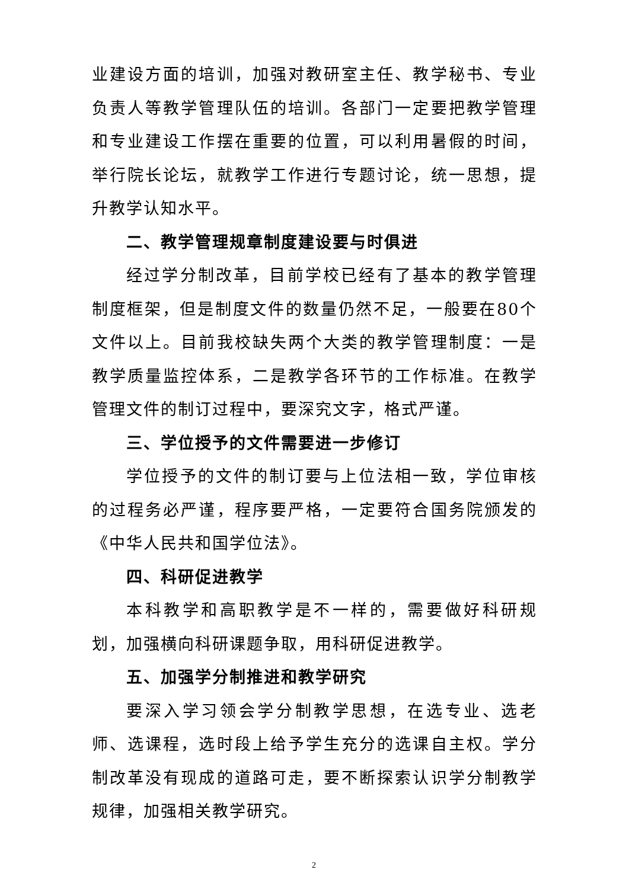业建设方面的培训，加强对教研室主任、教学秘书、专业负责人等教学管理队伍的培训。各部门一定要把教学管理和专业建设工作摆在重要的位置，可以利用暑假的时间，举行院长论坛，就教学工作进行专题讨论，统一思想，提升教学认知水平。
二、教学管理规章制度建设要与时俱进
经过学分制改革，目前学校已经有了基本的教学管理制度框架，但是制度文件的数量仍然不足，一般要在80个文件以上。目前我校缺失两个大类的教学管理制度：一是教学质量监控体系，二是教学各环节的工作标准。在教学管理文件的制订过程中，要深究文字，格式严谨。
三、学位授予的文件需要进一步修订
学位授予的文件的制订要与上位法相一致，学位审核的过程务必严谨，程序要严格，一定要符合国务院颁发的《中华人民共和国学位法》。
四、科研促进教学
本科教学和高职教学是不一样的，需要做好科研规划，加强横向科研课题争取，用科研促进教学。
五、加强学分制推进和教学研究
要深入学习领会学分制教学思想，在选专业、选老师、选课程，选时段上给予学生充分的选课自主权。学分制改革没有现成的道路可走，要不断探索认识学分制教学规律，加强相关教学研究。
2